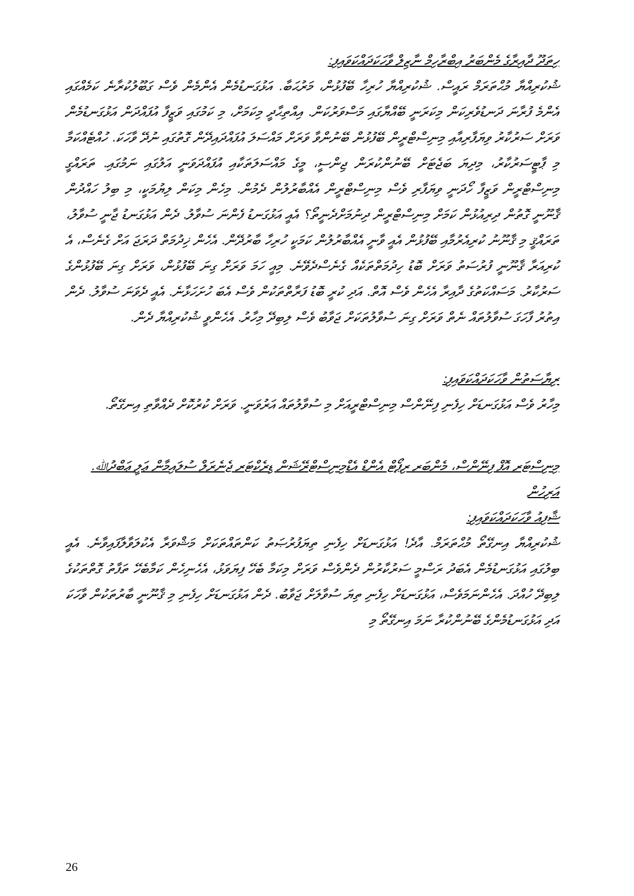ހިތަދޫ ދާއިރާގެ މެންބަރު އިބްރާހިމް ނާޒިލް ވާހަކަދައްކަވައިފި:
ޝުކުރިއްޔާ މުޙްތަރަމް ރައީސް. ޝުކުރިއްޔާ ހުރިހާ ބޭފުޅުން، މަރުޙަބާ. އަޅުގަނޑުމެން އެންމެން ވެސް ގަބޫލުކުރާނެ ކަމެއްގައި އެންމެ ފުރާނަ ދަނޑުވެރިކަން މިކަރަނީ ބޭއްޔާގައި މަސްވަރުކަން. އިއްތިޙާދީ މިކަމަށް، މި ކަމުގައި ވަޒީފާ އުފައްދަން އަޅުގަނޑުމެން ވަރަށް ސަރުކާރު ވިޔަފާރިއާއި މިނިސްޓްރީން ބޭފުޅުން ބޭނުންވާ ވަރަށް މައްސަލަ އުފައްދައިދޭން ގޮތުގައި ނުދޭ ވާހަކަ. ހުއްޓެއްކަމާ މި ޕާޓީސަރުކާރު، މިދިޔަ ބަޖެޓަށް ބޭނުންކުރަން ޖިންސީ، މީގެ މައްސަލަތަކާއި އުފައްދަވަނީ އަލުގައި ނަމުގައި. ތަރައްގީ މިނިސްޓްރީން ވަޒީފާ ހޯދަނީ ވިޔަފާރި ވެސް މިނިސްޓްރީން އެއްބާރުލުން ދެމުން. މިހެން މިކަން ލިޔުމަކީ، މި ބިލު ހައްދުން ޤާނޫނީ ގޮތުން ދިރިއުޅުން ކަމަށް މިނިސްޓްރީން ދިނުމަށްދެނީތޯ؟ އެއީ އަޅުގަނޑު ފެންނަ ސުވާލު. ދެން އަޅުގަނޑު ޖާނީ ސުވާލު، ތަރައްޤީ މި ޤާނޫނު ކުރިއެރުމާއި ބޭފުޅުން އެއީ ވާނީ އެއްބާރުލުން ކަމަކީ ހުރިހާ ބާރުދޭން. އެހެން ޚިދުމަތް ދަރަޖަ އަށް ގެނެސް، އެ ކުރިއަރާ ޤާނޫނީ ފުރުސަތު ވަރަށް ބޮޑު ހިދުމަތްތަކެއް ގެނެސްދެވޭނެ. މިއީ ހަމަ ވަރަށް ގިނަ ބޭފުޅުން، ވަރަށް ގިނަ ބޭފުޅުންގެ ސަރުކާރު. މަސައްކަތުގެ ދާއިރާ އެހެން ވެސް އޮތް. އަދި ކުރީ ބޮޑު ފަރާތްތަކުން ވެސް އެބަ ހުށަހަޅާނެ. އެއީ ދެވަނަ ސުވާލު. ދެން އިތުރު ފާހަގަ ސުވާލުތައް ނެތް ވަރަށް ގިނަ ސުވާލުތަކަށް ޖަވާބު ވެސް ލިބިދޭ މިހާރު. އެހެންވީ ޝުކުރިއްޔާ ދެން.
ރިޔާސަތުން ވާހަކަދައްކަވައިފި:
މިހާރު ވެސް އަޅުގަނޑަށް ހިފެނި ފިނޭންސް މިނިސްޓްރީއަށް މި ސުވާލުތައް އަރުވަނީ. ވަރަށް ކުރުކޮށް ދެއްވާތި އިނގޭތޯ.
މިނިސްޓަރ އޮފް ފިނޭންސް، މެންބަރ ރިޕޯޓް އެންޑް އެޑްމިނިސްޓްރޭޝަން ޑިރެކްޓަރ ޖެނެރަލް ސުލައިމާން ޢަލީ ޢަބްދުﷲ. އަރިހުން
ޝާފިއު ވާހަކަދައްކަވައިފި:
ޝުކުރިއްޔާ އިނގޭތޯ މުޙްތަރަމް. އާދެ! އަޅުގަނޑަށް ހިފެނި ތިޔަފުރުޞަތު ކަންތައްތަކަށް މަޝްވަރާ އެކުލަވާލާފައިވާނެ. އެއީ ބިލުގައި އަޅުގަނޑުމެން އެބަދު ރަސްމީ ސަރުކާރުން ދެންވެސް ވަރަށް މިކަމާ ބެހޭ ފިޔަވަޅު، އެހެނިހެން ކަމާބެހޭ ތަފާތު ގޮތްތަކުގެ ލިބިދޭ ހުއްދަ. އެހެންނަމަވެސް، އަޅުގަނޑަށް ހިފެނި ތިޔަ ސުވާލަށް ޖަވާބު. ދެން އަޅުގަނޑަށް ހިފެނި މި ޤާނޫނީ ބާރުތަކުން ވާހަކަ އަދި އަޅުގަނޑުމެންގެ ބޭނުންކުރާ ނަމަ އިނގޭތޯ މި
26